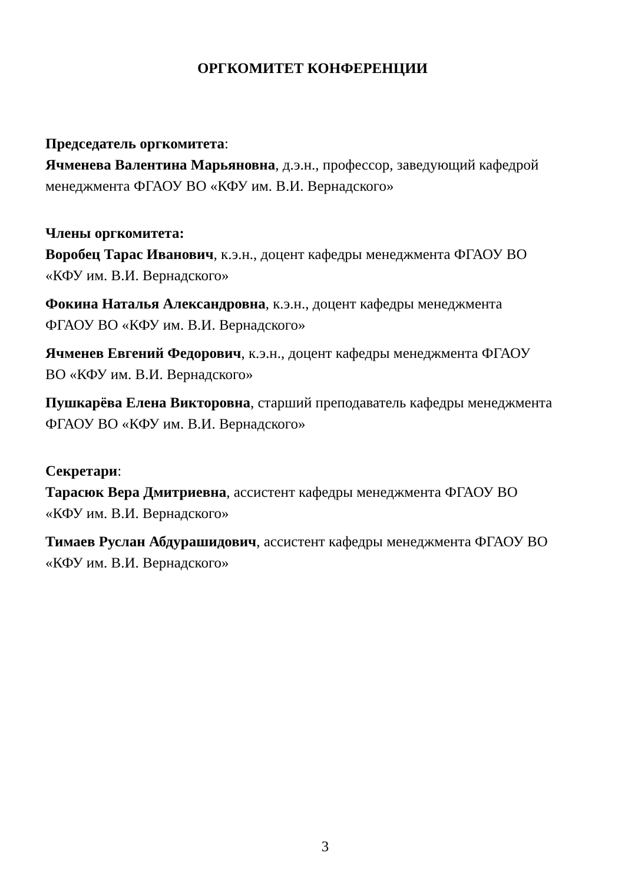ОРГКОМИТЕТ КОНФЕРЕНЦИИ
Председатель оргкомитета:
Ячменева Валентина Марьяновна, д.э.н., профессор, заведующий кафедрой менеджмента ФГАОУ ВО «КФУ им. В.И. Вернадского»
Члены оргкомитета:
Воробец Тарас Иванович, к.э.н., доцент кафедры менеджмента ФГАОУ ВО «КФУ им. В.И. Вернадского»
Фокина Наталья Александровна, к.э.н., доцент кафедры менеджмента ФГАОУ ВО «КФУ им. В.И. Вернадского»
Ячменев Евгений Федорович, к.э.н., доцент кафедры менеджмента ФГАОУ ВО «КФУ им. В.И. Вернадского»
Пушкарёва Елена Викторовна, старший преподаватель кафедры менеджмента ФГАОУ ВО «КФУ им. В.И. Вернадского»
Секретари:
Тарасюк Вера Дмитриевна, ассистент кафедры менеджмента ФГАОУ ВО «КФУ им. В.И. Вернадского»
Тимаев Руслан Абдурашидович, ассистент кафедры менеджмента ФГАОУ ВО «КФУ им. В.И. Вернадского»
3